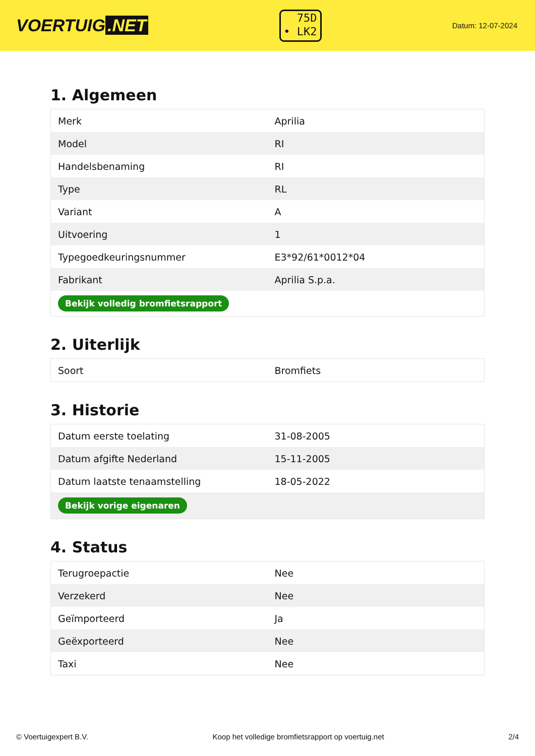VOERTUIG.NET
75D
• LK2
Datum: 12-07-2024
1. Algemeen
| Merk | Aprilia |
| Model | RI |
| Handelsbenaming | RI |
| Type | RL |
| Variant | A |
| Uitvoering | 1 |
| Typegoedkeuringsnummer | E3*92/61*0012*04 |
| Fabrikant | Aprilia S.p.a. |
| Bekijk volledig bromfietsrapport | |
2. Uiterlijk
| Soort | Bromfiets |
3. Historie
| Datum eerste toelating | 31-08-2005 |
| Datum afgifte Nederland | 15-11-2005 |
| Datum laatste tenaamstelling | 18-05-2022 |
| Bekijk vorige eigenaren | |
4. Status
| Terugroepactie | Nee |
| Verzekerd | Nee |
| Geïmporteerd | Ja |
| Geëxporteerd | Nee |
| Taxi | Nee |
© Voertuigexpert B.V. Koop het volledige bromfietsrapport op voertuig.net 2/4